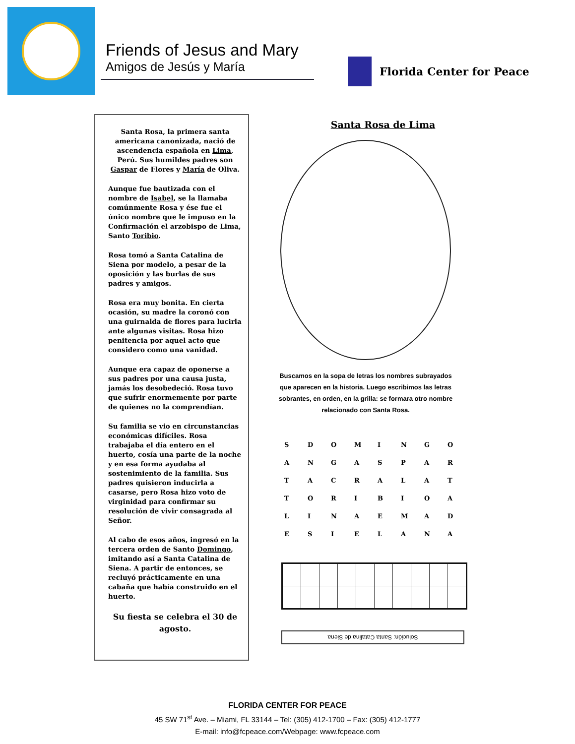Friends of Jesus and Mary
Amigos de Jesús y María
Florida Center for Peace
Santa Rosa, la primera santa americana canonizada, nació de ascendencia española en Lima, Perú. Sus humildes padres son Gaspar de Flores y María de Oliva.
Aunque fue bautizada con el nombre de Isabel, se la llamaba comúnmente Rosa y ése fue el único nombre que le impuso en la Confirmación el arzobispo de Lima, Santo Toribio.
Rosa tomó a Santa Catalina de Siena por modelo, a pesar de la oposición y las burlas de sus padres y amigos.
Rosa era muy bonita. En cierta ocasión, su madre la coronó con una guirnalda de flores para lucirla ante algunas visitas. Rosa hizo penitencia por aquel acto que considero como una vanidad.
Aunque era capaz de oponerse a sus padres por una causa justa, jamás los desobedeció. Rosa tuvo que sufrir enormemente por parte de quienes no la comprendían.
Su familia se vio en circunstancias económicas difíciles. Rosa trabajaba el día entero en el huerto, cosía una parte de la noche y en esa forma ayudaba al sostenimiento de la familia. Sus padres quisieron inducirla a casarse, pero Rosa hizo voto de virginidad para confirmar su resolución de vivir consagrada al Señor.
Al cabo de esos años, ingresó en la tercera orden de Santo Domingo, imitando así a Santa Catalina de Siena. A partir de entonces, se recluyó prácticamente en una cabaña que había construido en el huerto.
Su fiesta se celebra el 30 de agosto.
Santa Rosa de Lima
Buscamos en la sopa de letras los nombres subrayados que aparecen en la historia. Luego escribimos las letras sobrantes, en orden, en la grilla: se formara otro nombre relacionado con Santa Rosa.
| S | D | O | M | I | N | G | O |
| A | N | G | A | S | P | A | R |
| T | A | C | R | A | L | A | T |
| T | O | R | I | B | I | O | A |
| L | I | N | A | E | M | A | D |
| E | S | I | E | L | A | N | A |
Solución: Santa Catalina de Siena
FLORIDA CENTER FOR PEACE
45 SW 71<sup>st</sup> Ave. – Miami, FL 33144 – Tel: (305) 412-1700 – Fax: (305) 412-1777
E-mail: info@fcpeace.com/Webpage: www.fcpeace.com